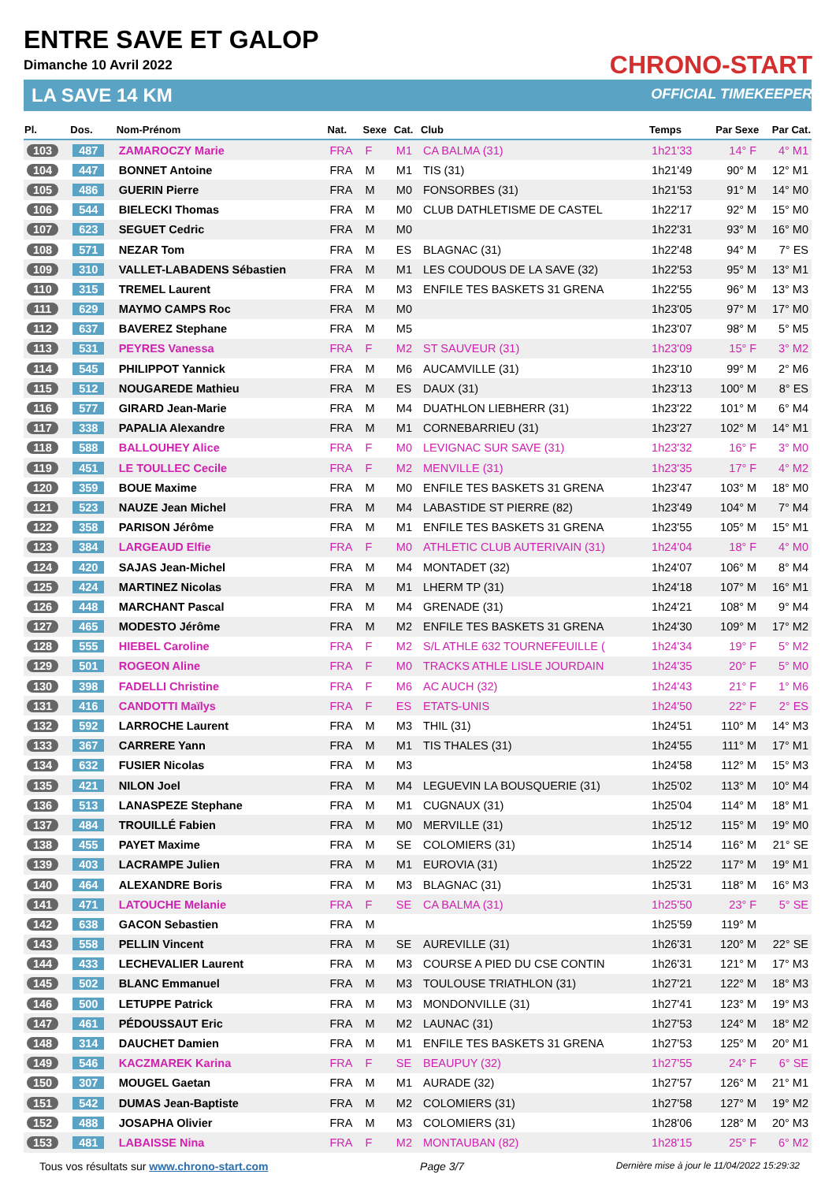ENTRE SAVE ET GALOP
Dimanche 10 Avril 2022
LA SAVE 14 KM
CHRONO-START
OFFICIAL TIMEKEEPER
| Pl. | Dos. | Nom-Prénom | Nat. | Sexe | Cat. | Club | Temps | Par Sexe | Par Cat. |
| --- | --- | --- | --- | --- | --- | --- | --- | --- | --- |
| 103 | 487 | ZAMAROCZY Marie | FRA | F | M1 | CA BALMA (31) | 1h21'33 | 14° F | 4° M1 |
| 104 | 447 | BONNET Antoine | FRA | M | M1 | TIS (31) | 1h21'49 | 90° M | 12° M1 |
| 105 | 486 | GUERIN Pierre | FRA | M | M0 | FONSORBES (31) | 1h21'53 | 91° M | 14° M0 |
| 106 | 544 | BIELECKI Thomas | FRA | M | M0 | CLUB DATHLETISME DE CASTEL | 1h22'17 | 92° M | 15° M0 |
| 107 | 623 | SEGUET Cedric | FRA | M | M0 | | 1h22'31 | 93° M | 16° M0 |
| 108 | 571 | NEZAR Tom | FRA | M | ES | BLAGNAC (31) | 1h22'48 | 94° M | 7° ES |
| 109 | 310 | VALLET-LABADENS Sébastien | FRA | M | M1 | LES COUDOUS DE LA SAVE (32) | 1h22'53 | 95° M | 13° M1 |
| 110 | 315 | TREMEL Laurent | FRA | M | M3 | ENFILE TES BASKETS 31 GRENA | 1h22'55 | 96° M | 13° M3 |
| 111 | 629 | MAYMO CAMPS Roc | FRA | M | M0 | | 1h23'05 | 97° M | 17° M0 |
| 112 | 637 | BAVEREZ Stephane | FRA | M | M5 | | 1h23'07 | 98° M | 5° M5 |
| 113 | 531 | PEYRES Vanessa | FRA | F | M2 | ST SAUVEUR (31) | 1h23'09 | 15° F | 3° M2 |
| 114 | 545 | PHILIPPOT Yannick | FRA | M | M6 | AUCAMVILLE (31) | 1h23'10 | 99° M | 2° M6 |
| 115 | 512 | NOUGAREDE Mathieu | FRA | M | ES | DAUX (31) | 1h23'13 | 100° M | 8° ES |
| 116 | 577 | GIRARD Jean-Marie | FRA | M | M4 | DUATHLON LIEBHERR (31) | 1h23'22 | 101° M | 6° M4 |
| 117 | 338 | PAPALIA Alexandre | FRA | M | M1 | CORNEBARRIEU (31) | 1h23'27 | 102° M | 14° M1 |
| 118 | 588 | BALLOUHEY Alice | FRA | F | M0 | LEVIGNAC SUR SAVE (31) | 1h23'32 | 16° F | 3° M0 |
| 119 | 451 | LE TOULLEC Cecile | FRA | F | M2 | MENVILLE (31) | 1h23'35 | 17° F | 4° M2 |
| 120 | 359 | BOUE Maxime | FRA | M | M0 | ENFILE TES BASKETS 31 GRENA | 1h23'47 | 103° M | 18° M0 |
| 121 | 523 | NAUZE Jean Michel | FRA | M | M4 | LABASTIDE ST PIERRE (82) | 1h23'49 | 104° M | 7° M4 |
| 122 | 358 | PARISON Jérôme | FRA | M | M1 | ENFILE TES BASKETS 31 GRENA | 1h23'55 | 105° M | 15° M1 |
| 123 | 384 | LARGEAUD Elfie | FRA | F | M0 | ATHLETIC CLUB AUTERIVAIN (31) | 1h24'04 | 18° F | 4° M0 |
| 124 | 420 | SAJAS Jean-Michel | FRA | M | M4 | MONTADET (32) | 1h24'07 | 106° M | 8° M4 |
| 125 | 424 | MARTINEZ Nicolas | FRA | M | M1 | LHERM TP (31) | 1h24'18 | 107° M | 16° M1 |
| 126 | 448 | MARCHANT Pascal | FRA | M | M4 | GRENADE (31) | 1h24'21 | 108° M | 9° M4 |
| 127 | 465 | MODESTO Jérôme | FRA | M | M2 | ENFILE TES BASKETS 31 GRENA | 1h24'30 | 109° M | 17° M2 |
| 128 | 555 | HIEBEL Caroline | FRA | F | M2 | S/L ATHLE 632 TOURNEFEUILLE ( | 1h24'34 | 19° F | 5° M2 |
| 129 | 501 | ROGEON Aline | FRA | F | M0 | TRACKS ATHLE LISLE JOURDAIN | 1h24'35 | 20° F | 5° M0 |
| 130 | 398 | FADELLI Christine | FRA | F | M6 | AC AUCH (32) | 1h24'43 | 21° F | 1° M6 |
| 131 | 416 | CANDOTTI Maïlys | FRA | F | ES | ETATS-UNIS | 1h24'50 | 22° F | 2° ES |
| 132 | 592 | LARROCHE Laurent | FRA | M | M3 | THIL (31) | 1h24'51 | 110° M | 14° M3 |
| 133 | 367 | CARRERE Yann | FRA | M | M1 | TIS THALES (31) | 1h24'55 | 111° M | 17° M1 |
| 134 | 632 | FUSIER Nicolas | FRA | M | M3 | | 1h24'58 | 112° M | 15° M3 |
| 135 | 421 | NILON Joel | FRA | M | M4 | LEGUEVIN LA BOUSQUERIE (31) | 1h25'02 | 113° M | 10° M4 |
| 136 | 513 | LANASPEZE Stephane | FRA | M | M1 | CUGNAUX (31) | 1h25'04 | 114° M | 18° M1 |
| 137 | 484 | TROUILLÉ Fabien | FRA | M | M0 | MERVILLE (31) | 1h25'12 | 115° M | 19° M0 |
| 138 | 455 | PAYET Maxime | FRA | M | SE | COLOMIERS (31) | 1h25'14 | 116° M | 21° SE |
| 139 | 403 | LACRAMPE Julien | FRA | M | M1 | EUROVIA (31) | 1h25'22 | 117° M | 19° M1 |
| 140 | 464 | ALEXANDRE Boris | FRA | M | M3 | BLAGNAC (31) | 1h25'31 | 118° M | 16° M3 |
| 141 | 471 | LATOUCHE Melanie | FRA | F | SE | CA BALMA (31) | 1h25'50 | 23° F | 5° SE |
| 142 | 638 | GACON Sebastien | FRA | M | | | 1h25'59 | 119° M | |
| 143 | 558 | PELLIN Vincent | FRA | M | SE | AUREVILLE (31) | 1h26'31 | 120° M | 22° SE |
| 144 | 433 | LECHEVALIER Laurent | FRA | M | M3 | COURSE A PIED DU CSE CONTIN | 1h26'31 | 121° M | 17° M3 |
| 145 | 502 | BLANC Emmanuel | FRA | M | M3 | TOULOUSE TRIATHLON (31) | 1h27'21 | 122° M | 18° M3 |
| 146 | 500 | LETUPPE Patrick | FRA | M | M3 | MONDONVILLE (31) | 1h27'41 | 123° M | 19° M3 |
| 147 | 461 | PÉDOUSSAUT Eric | FRA | M | M2 | LAUNAC (31) | 1h27'53 | 124° M | 18° M2 |
| 148 | 314 | DAUCHET Damien | FRA | M | M1 | ENFILE TES BASKETS 31 GRENA | 1h27'53 | 125° M | 20° M1 |
| 149 | 546 | KACZMAREK Karina | FRA | F | SE | BEAUPUY (32) | 1h27'55 | 24° F | 6° SE |
| 150 | 307 | MOUGEL Gaetan | FRA | M | M1 | AURADE (32) | 1h27'57 | 126° M | 21° M1 |
| 151 | 542 | DUMAS Jean-Baptiste | FRA | M | M2 | COLOMIERS (31) | 1h27'58 | 127° M | 19° M2 |
| 152 | 488 | JOSAPHA Olivier | FRA | M | M3 | COLOMIERS (31) | 1h28'06 | 128° M | 20° M3 |
| 153 | 481 | LABAISSE Nina | FRA | F | M2 | MONTAUBAN (82) | 1h28'15 | 25° F | 6° M2 |
Tous vos résultats sur www.chrono-start.com Page 3/7 Dernière mise à jour le 11/04/2022 15:29:32